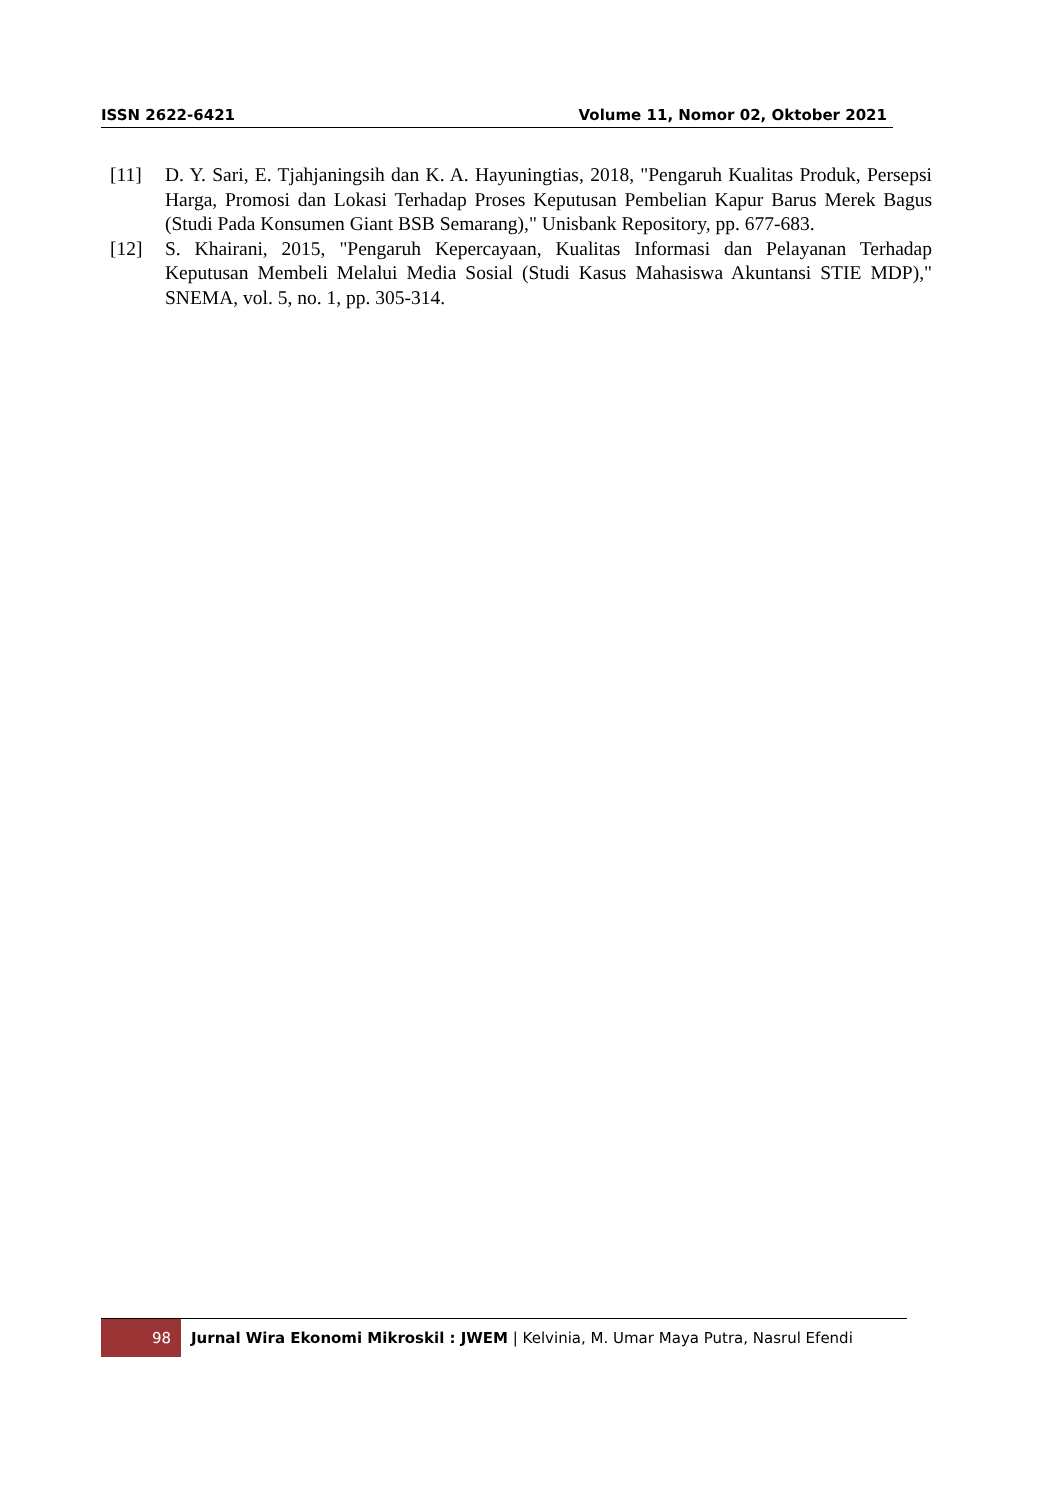ISSN 2622-6421 Volume 11, Nomor 02, Oktober 2021
[11] D. Y. Sari, E. Tjahjaningsih dan K. A. Hayuningtias, 2018, "Pengaruh Kualitas Produk, Persepsi Harga, Promosi dan Lokasi Terhadap Proses Keputusan Pembelian Kapur Barus Merek Bagus (Studi Pada Konsumen Giant BSB Semarang)," Unisbank Repository, pp. 677-683.
[12] S. Khairani, 2015, "Pengaruh Kepercayaan, Kualitas Informasi dan Pelayanan Terhadap Keputusan Membeli Melalui Media Sosial (Studi Kasus Mahasiswa Akuntansi STIE MDP)," SNEMA, vol. 5, no. 1, pp. 305-314.
98
Jurnal Wira Ekonomi Mikroskil : JWEM | Kelvinia, M. Umar Maya Putra, Nasrul Efendi